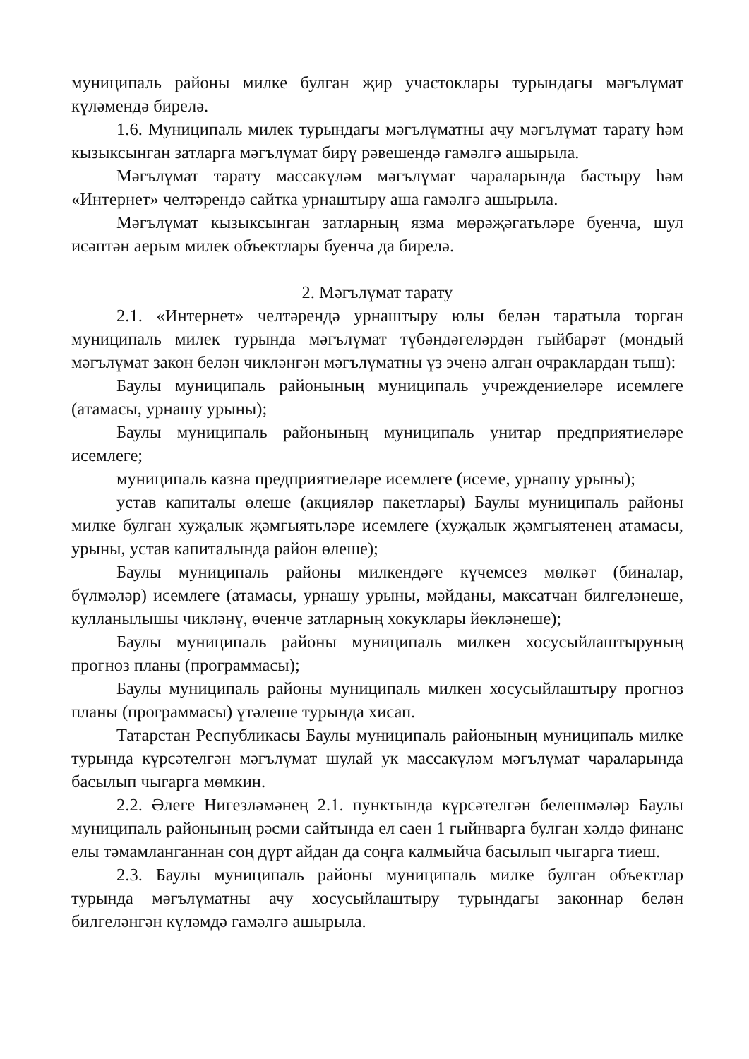муниципаль районы милке булган җир участоклары турындагы мәгълүмат күләмендә бирелә.
1.6. Муниципаль милек турындагы мәгълүматны ачу мәгълүмат тарату һәм кызыксынган затларга мәгълүмат бирү рәвешендә гамәлгә ашырыла.
Мәгълүмат тарату массакүләм мәгълүмат чараларында бастыру һәм «Интернет» челтәрендә сайтка урнаштыру аша гамәлгә ашырыла.
Мәгълүмат кызыксынган затларның язма мөрәҗәгатьләре буенча, шул исәптән аерым милек объектлары буенча да бирелә.
2. Мәгълүмат тарату
2.1. «Интернет» челтәрендә урнаштыру юлы белән таратыла торган муниципаль милек турында мәгълүмат түбәндәгеләрдән гыйбарәт (мондый мәгълүмат закон белән чикләнгән мәгълүматны үз эченә алган очраклардан тыш):
Баулы муниципаль районының муниципаль учреждениеләре исемлеге (атамасы, урнашу урыны);
Баулы муниципаль районының муниципаль унитар предприятиеләре исемлеге;
муниципаль казна предприятиеләре исемлеге (исеме, урнашу урыны);
устав капиталы өлеше (акцияләр пакетлары) Баулы муниципаль районы милке булган хуҗалык җәмгыятьләре исемлеге (хуҗалык җәмгыятенең атамасы, урыны, устав капиталында район өлеше);
Баулы муниципаль районы милкендәге күчемсез мөлкәт (биналар, бүлмәләр) исемлеге (атамасы, урнашу урыны, мәйданы, максатчан билгеләнеше, кулланылышы чикләнү, өченче затларның хокуклары йөкләнеше);
Баулы муниципаль районы муниципаль милкен хосусыйлаштыруның прогноз планы (программасы);
Баулы муниципаль районы муниципаль милкен хосусыйлаштыру прогноз планы (программасы) үтәлеше турында хисап.
Татарстан Республикасы Баулы муниципаль районының муниципаль милке турында күрсәтелгән мәгълүмат шулай ук массакүләм мәгълүмат чараларында басылып чыгарга мөмкин.
2.2. Әлеге Нигезләмәнең 2.1. пунктында күрсәтелгән белешмәләр Баулы муниципаль районының рәсми сайтында ел саен 1 гыйнварга булган хәлдә финанс елы тәмамланганнан соң дүрт айдан да соңга калмыйча басылып чыгарга тиеш.
2.3. Баулы муниципаль районы муниципаль милке булган объектлар турында мәгълүматны ачу хосусыйлаштыру турындагы законнар белән билгеләнгән күләмдә гамәлгә ашырыла.